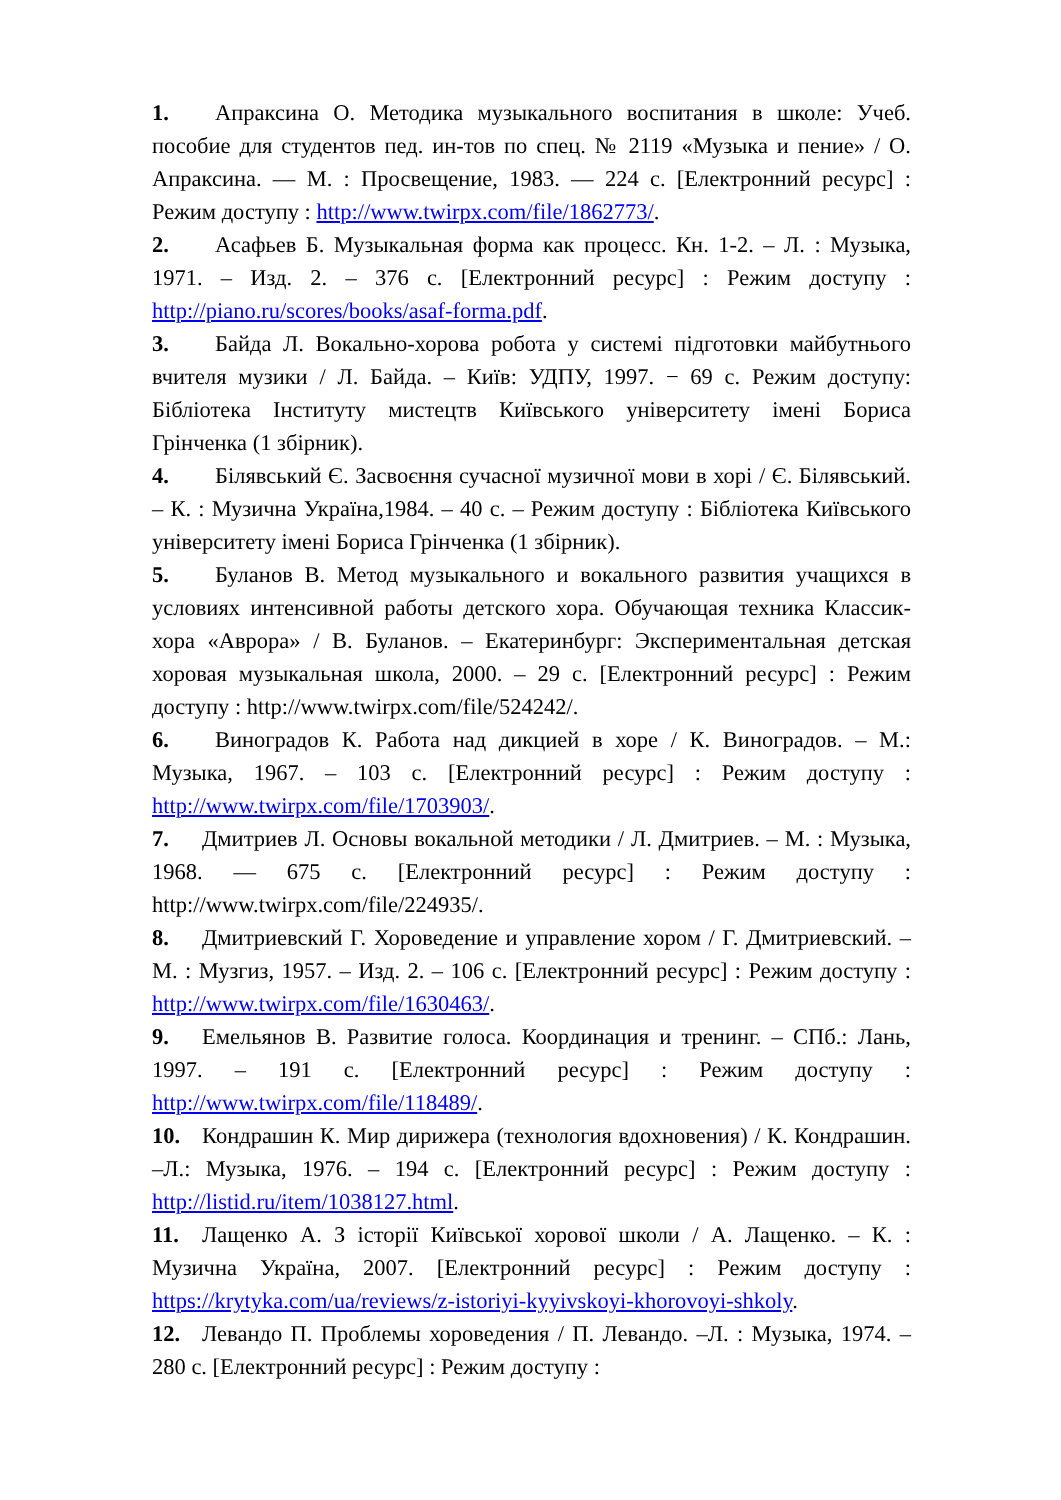1. Апраксина О. Методика музыкального воспитания в школе: Учеб. пособие для студентов пед. ин-тов по спец. № 2119 «Музыка и пение» / О. Апраксина. — М. : Просвещение, 1983. — 224 с. [Електронний ресурс] : Режим доступу : http://www.twirpx.com/file/1862773/.
2. Асафьев Б. Музыкальная форма как процесс. Кн. 1-2. – Л. : Музыка, 1971. – Изд. 2. – 376 с. [Електронний ресурс] : Режим доступу : http://piano.ru/scores/books/asaf-forma.pdf.
3. Байда Л. Вокально-хорова робота у системі підготовки майбутнього вчителя музики / Л. Байда. – Київ: УДПУ, 1997. − 69 с. Режим доступу: Бібліотека Інституту мистецтв Київського університету імені Бориса Грінченка (1 збірник).
4. Білявський Є. Засвоєння сучасної музичної мови в хорі / Є. Білявський. – К. : Музична Україна,1984. – 40 с. – Режим доступу : Бібліотека Київського університету імені Бориса Грінченка (1 збірник).
5. Буланов В. Метод музыкального и вокального развития учащихся в условиях интенсивной работы детского хора. Обучающая техника Классик-хора «Аврора» / В. Буланов. – Екатеринбург: Экспериментальная детская хоровая музыкальная школа, 2000. – 29 с. [Електронний ресурс] : Режим доступу : http://www.twirpx.com/file/524242/.
6. Виноградов К. Работа над дикцией в хоре / К. Виноградов. – М.: Музыка, 1967. – 103 с. [Електронний ресурс] : Режим доступу : http://www.twirpx.com/file/1703903/.
7. Дмитриев Л. Основы вокальной методики / Л. Дмитриев. – М. : Музыка, 1968. — 675 с. [Електронний ресурс] : Режим доступу : http://www.twirpx.com/file/224935/.
8. Дмитриевский Г. Хороведение и управление хором / Г. Дмитриевский. – М. : Музгиз, 1957. – Изд. 2. – 106 с. [Електронний ресурс] : Режим доступу : http://www.twirpx.com/file/1630463/.
9. Емельянов В. Развитие голоса. Координация и тренинг. – СПб.: Лань, 1997. – 191 с. [Електронний ресурс] : Режим доступу : http://www.twirpx.com/file/118489/.
10. Кондрашин К. Мир дирижера (технология вдохновения) / К. Кондрашин. –Л.: Музыка, 1976. – 194 с. [Електронний ресурс] : Режим доступу : http://listid.ru/item/1038127.html.
11. Лащенко А. З історії Київської хорової школи / А. Лащенко. – К. : Музична Україна, 2007. [Електронний ресурс] : Режим доступу : https://krytyka.com/ua/reviews/z-istoriyi-kyyivskoyi-khorovoyi-shkoly.
12. Левандо П. Проблемы хороведения / П. Левандо. –Л. : Музыка, 1974. – 280 с. [Електронний ресурс] : Режим доступу :